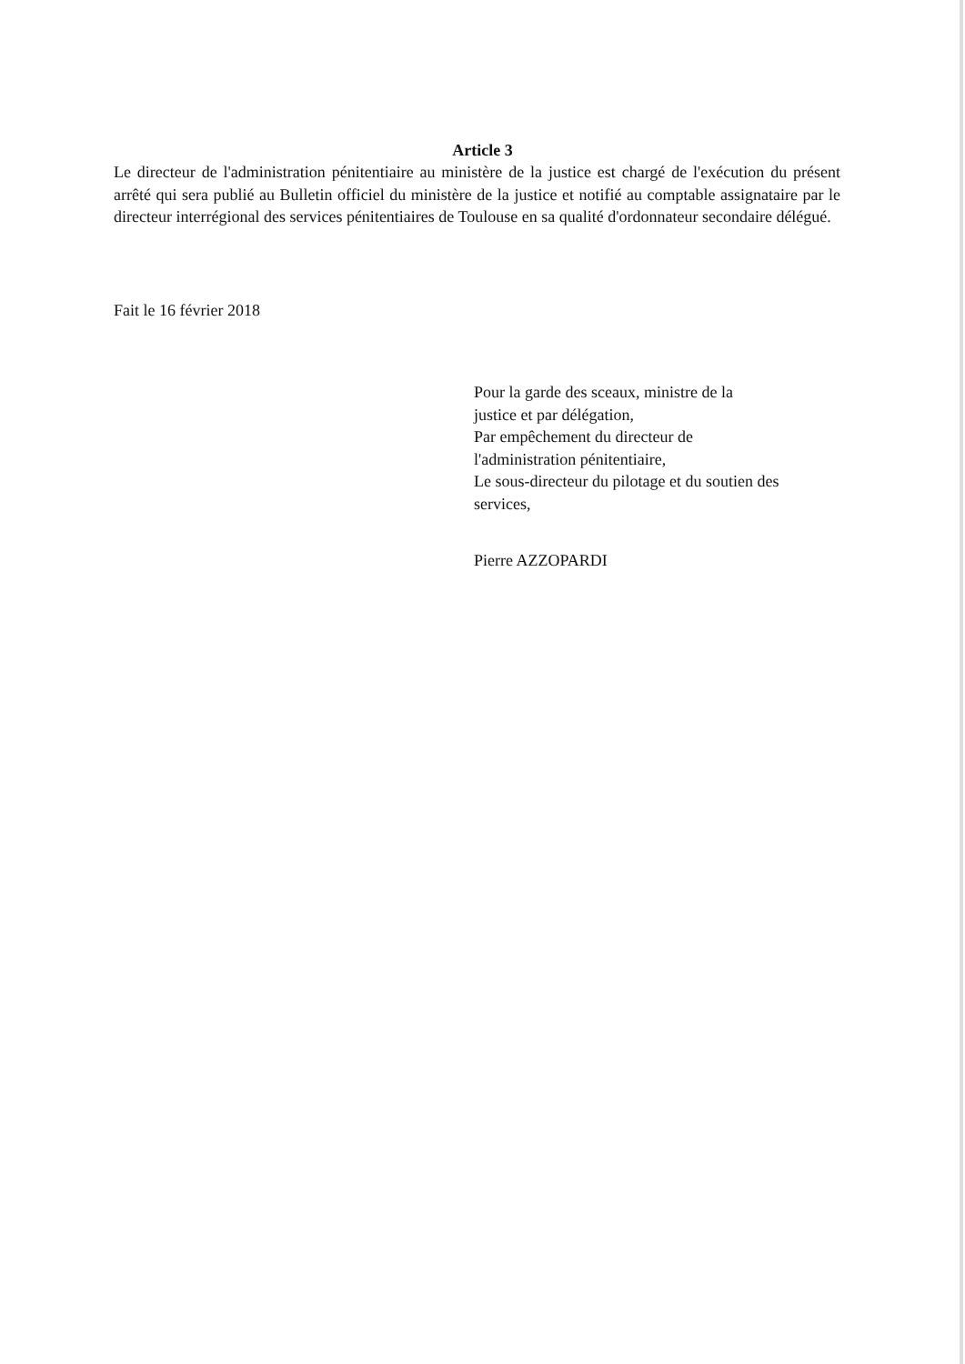Article 3
Le directeur de l'administration pénitentiaire au ministère de la justice est chargé de l'exécution du présent arrêté qui sera publié au Bulletin officiel du ministère de la justice et notifié au comptable assignataire par le directeur interrégional des services pénitentiaires de Toulouse en sa qualité d'ordonnateur secondaire délégué.
Fait le 16 février 2018
Pour la garde des sceaux, ministre de la
justice et par délégation,
Par empêchement du directeur de
l'administration pénitentiaire,
Le sous-directeur du pilotage et du soutien des
services,
Pierre AZZOPARDI